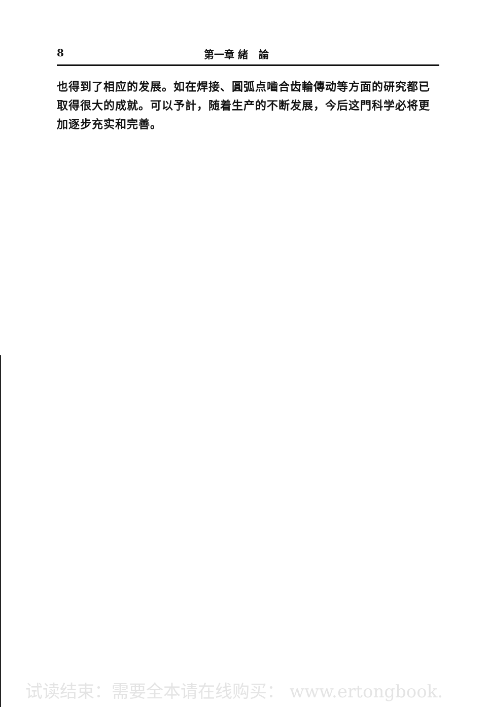8 第一章 緒 論
也得到了相应的发展。如在焊接、圓弧点嚙合齿輪傳动等方面的研究都已取得很大的成就。可以予計，随着生产的不断发展，今后这門科学必将更加逐步充实和完善。
试读结束：需要全本请在线购买： www.ertongbook.